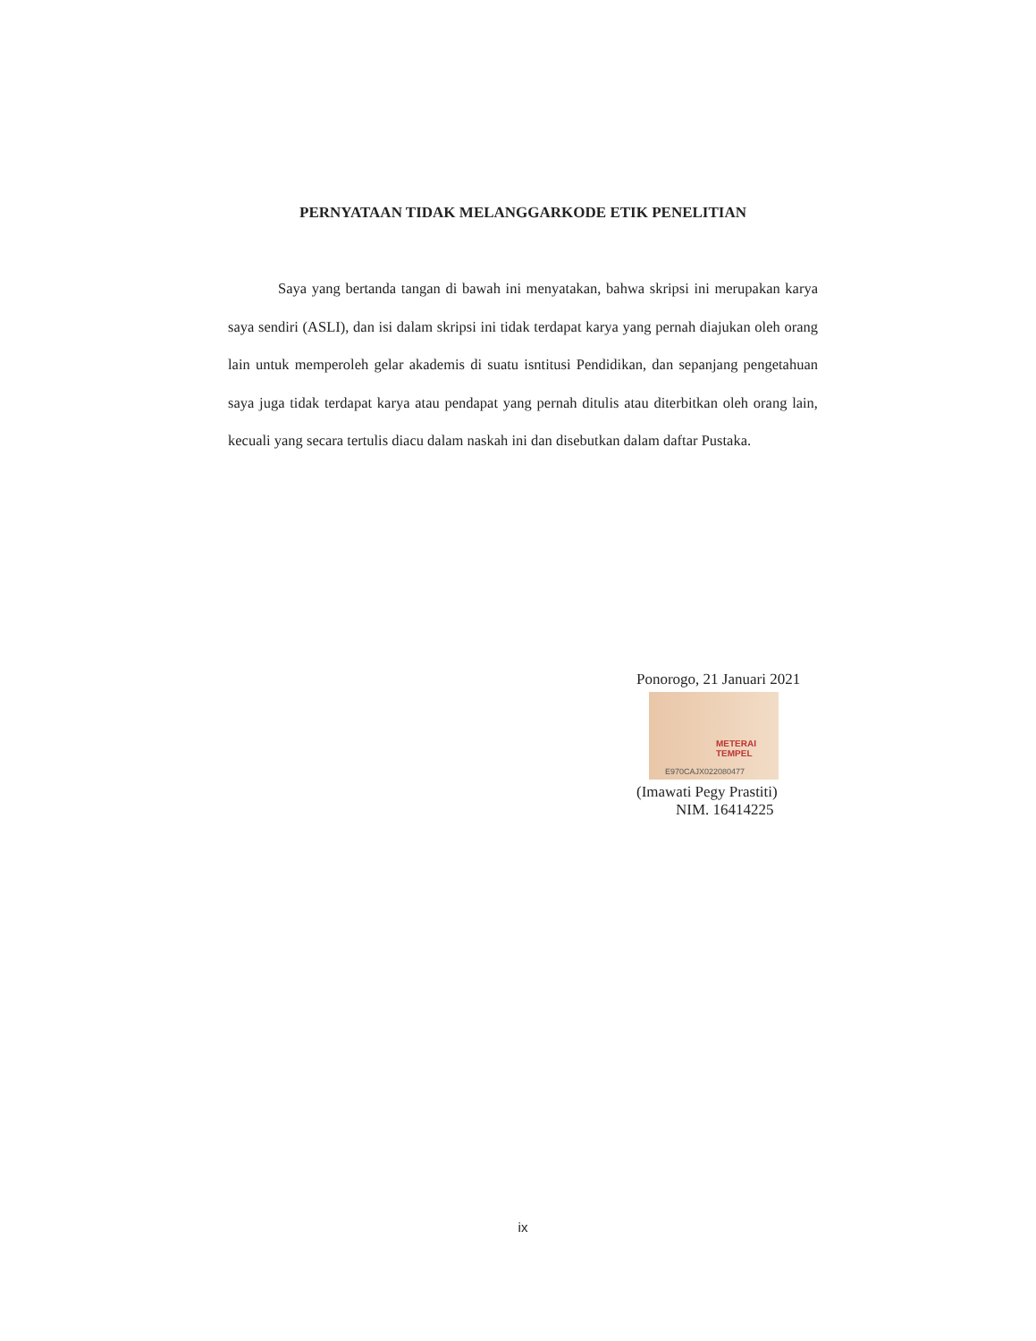PERNYATAAN TIDAK MELANGGARKODE ETIK PENELITIAN
Saya yang bertanda tangan di bawah ini menyatakan, bahwa skripsi ini merupakan karya saya sendiri (ASLI), dan isi dalam skripsi ini tidak terdapat karya yang pernah diajukan oleh orang lain untuk memperoleh gelar akademis di suatu isntitusi Pendidikan, dan sepanjang pengetahuan saya juga tidak terdapat karya atau pendapat yang pernah ditulis atau diterbitkan oleh orang lain, kecuali yang secara tertulis diacu dalam naskah ini dan disebutkan dalam daftar Pustaka.
Ponorogo, 21 Januari 2021
METERAI TEMPEL
E970CAJX022080477
(Imawati Pegy Prastiti)
NIM. 16414225
ix